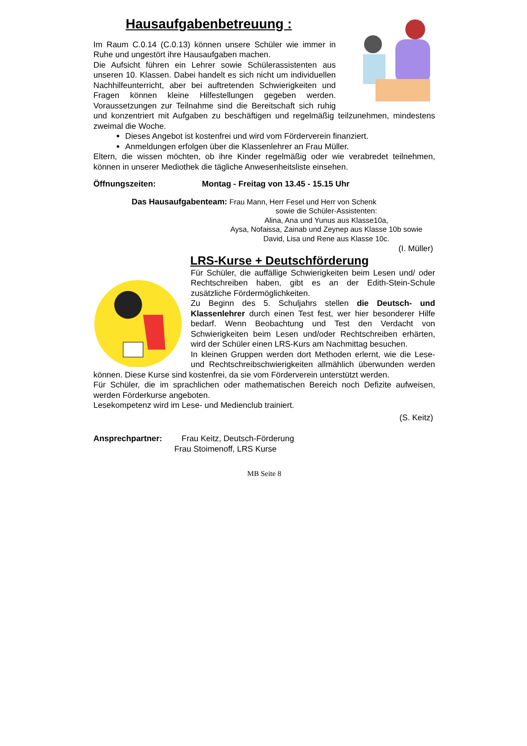Hausaufgabenbetreuung :
Im Raum C.0.14 (C.0.13) können unsere Schüler wie immer in Ruhe und ungestört ihre Hausaufgaben machen.
Die Aufsicht führen ein Lehrer sowie Schülerassistenten aus unseren 10. Klassen. Dabei handelt es sich nicht um individuellen Nachhilfeunterricht, aber bei auftretenden Schwierigkeiten und Fragen können kleine Hilfestellungen gegeben werden. Voraussetzungen zur Teilnahme sind die Bereitschaft sich ruhig und konzentriert mit Aufgaben zu beschäftigen und regelmäßig teilzunehmen, mindestens zweimal die Woche.
Dieses Angebot ist kostenfrei und wird vom Förderverein finanziert.
Anmeldungen erfolgen über die Klassenlehrer an Frau Müller.
Eltern, die wissen möchten, ob ihre Kinder regelmäßig oder wie verabredet teilnehmen, können in unserer Mediothek die tägliche Anwesenheitsliste einsehen.
Öffnungszeiten: Montag - Freitag von 13.45 - 15.15 Uhr
Das Hausaufgabenteam: Frau Mann, Herr Fesel und Herr von Schenk
sowie die Schüler-Assistenten:
Alina, Ana und Yunus aus Klasse10a,
Aysa, Nofaissa, Zainab und Zeynep aus Klasse 10b sowie
David, Lisa und Rene aus Klasse 10c.
(I. Müller)
LRS-Kurse + Deutschförderung
Für Schüler, die auffällige Schwierigkeiten beim Lesen und/ oder Rechtschreiben haben, gibt es an der Edith-Stein-Schule zusätzliche Fördermöglichkeiten.
Zu Beginn des 5. Schuljahrs stellen die Deutsch- und Klassenlehrer durch einen Test fest, wer hier besonderer Hilfe bedarf. Wenn Beobachtung und Test den Verdacht von Schwierigkeiten beim Lesen und/oder Rechtschreiben erhärten, wird der Schüler einen LRS-Kurs am Nachmittag besuchen.
In kleinen Gruppen werden dort Methoden erlernt, wie die Lese- und Rechtschreibschwierigkeiten allmählich überwunden werden können. Diese Kurse sind kostenfrei, da sie vom Förderverein unterstützt werden.
Für Schüler, die im sprachlichen oder mathematischen Bereich noch Defizite aufweisen, werden Förderkurse angeboten.
Lesekompetenz wird im Lese- und Medienclub trainiert.
(S. Keitz)
Ansprechpartner: Frau Keitz, Deutsch-Förderung
Frau Stoimenoff, LRS Kurse
MB Seite 8